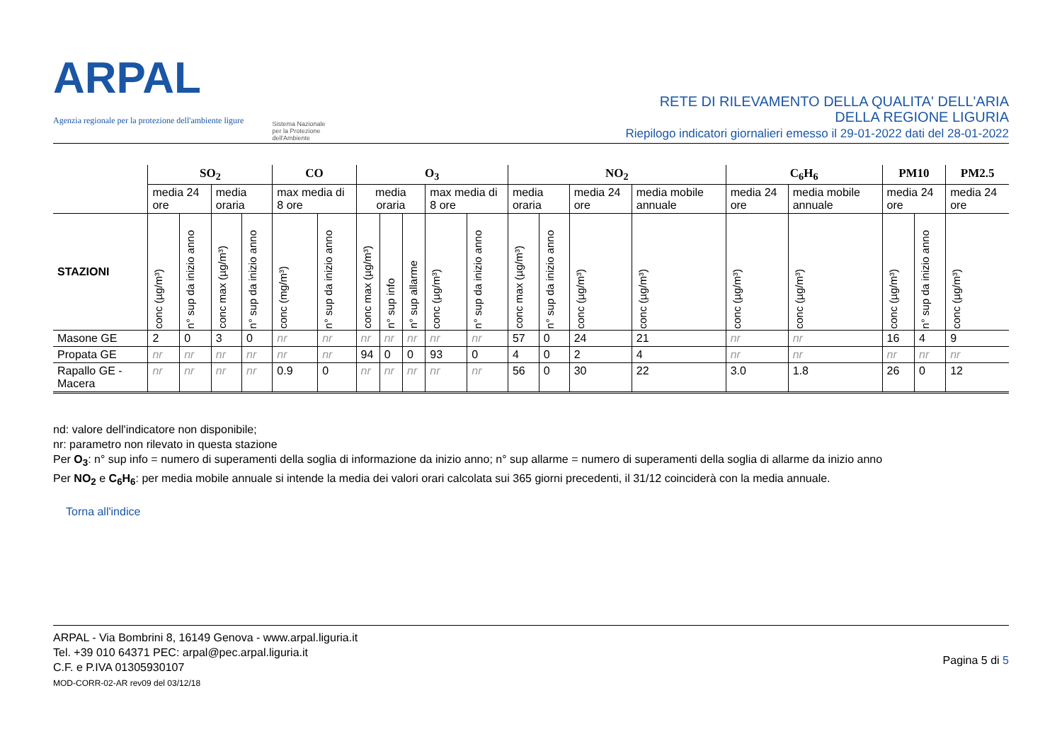ARPAL
Agenzia regionale per la protezione dell'ambiente ligure
Sistema Nazionale
per la Protezione
dell'Ambiente
RETE DI RILEVAMENTO DELLA QUALITA' DELL'ARIA
DELLA REGIONE LIGURIA
Riepilogo indicatori giornalieri emesso il 29-01-2022 dati del 28-01-2022
| | SO<sub>2</sub> | | | | CO | | O<sub>3</sub> | | | | | NO<sub>2</sub> | | | | C<sub>6</sub>H<sub>6</sub> | | PM10 | | PM2.5 |
| --- | --- | --- | --- | --- | --- | --- | --- | --- | --- | --- | --- | --- | --- | --- | --- | --- | --- | --- | --- | --- |
| | media 24 ore | | media oraria | | max media di 8 ore | | media oraria | | | max media di 8 ore | | media oraria | | media 24 ore | media mobile annuale | media 24 ore | media mobile annuale | media 24 ore | | media 24 ore |
| STAZIONI | conc (µg/m³) | n° sup da inizio anno | conc max (µg/m³) | n° sup da inizio anno | conc (mg/m³) | n° sup da inizio anno | conc max (µg/m³) | n° sup info | n° sup allarme | conc (µg/m³) | n° sup da inizio anno | conc max (µg/m³) | n° sup da inizio anno | conc (µg/m³) | conc (µg/m³) | conc (µg/m³) | conc (µg/m³) | conc (µg/m³) | n° sup da inizio anno | conc (µg/m³) |
| Masone GE | 2 | 0 | 3 | 0 | nr | nr | nr | nr | nr | nr | nr | 57 | 0 | 24 | 21 | nr | nr | 16 | 4 | 9 |
| Propata GE | nr | nr | nr | nr | nr | nr | 94 | 0 | 0 | 93 | 0 | 4 | 0 | 2 | 4 | nr | nr | nr | nr | nr |
| Rapallo GE - Macera | nr | nr | nr | nr | 0.9 | 0 | nr | nr | nr | nr | nr | 56 | 0 | 30 | 22 | 3.0 | 1.8 | 26 | 0 | 12 |
nd: valore dell'indicatore non disponibile;
nr: parametro non rilevato in questa stazione
Per O<sub>3</sub>: n° sup info = numero di superamenti della soglia di informazione da inizio anno; n° sup allarme = numero di superamenti della soglia di allarme da inizio anno
Per NO<sub>2</sub> e C<sub>6</sub>H<sub>6</sub>: per media mobile annuale si intende la media dei valori orari calcolata sui 365 giorni precedenti, il 31/12 coinciderà con la media annuale.
Torna all'indice
ARPAL - Via Bombrini 8, 16149 Genova - www.arpal.liguria.it
Tel. +39 010 64371 PEC: arpal@pec.arpal.liguria.it
C.F. e P.IVA 01305930107
MOD-CORR-02-AR rev09 del 03/12/18
Pagina 5 di 5